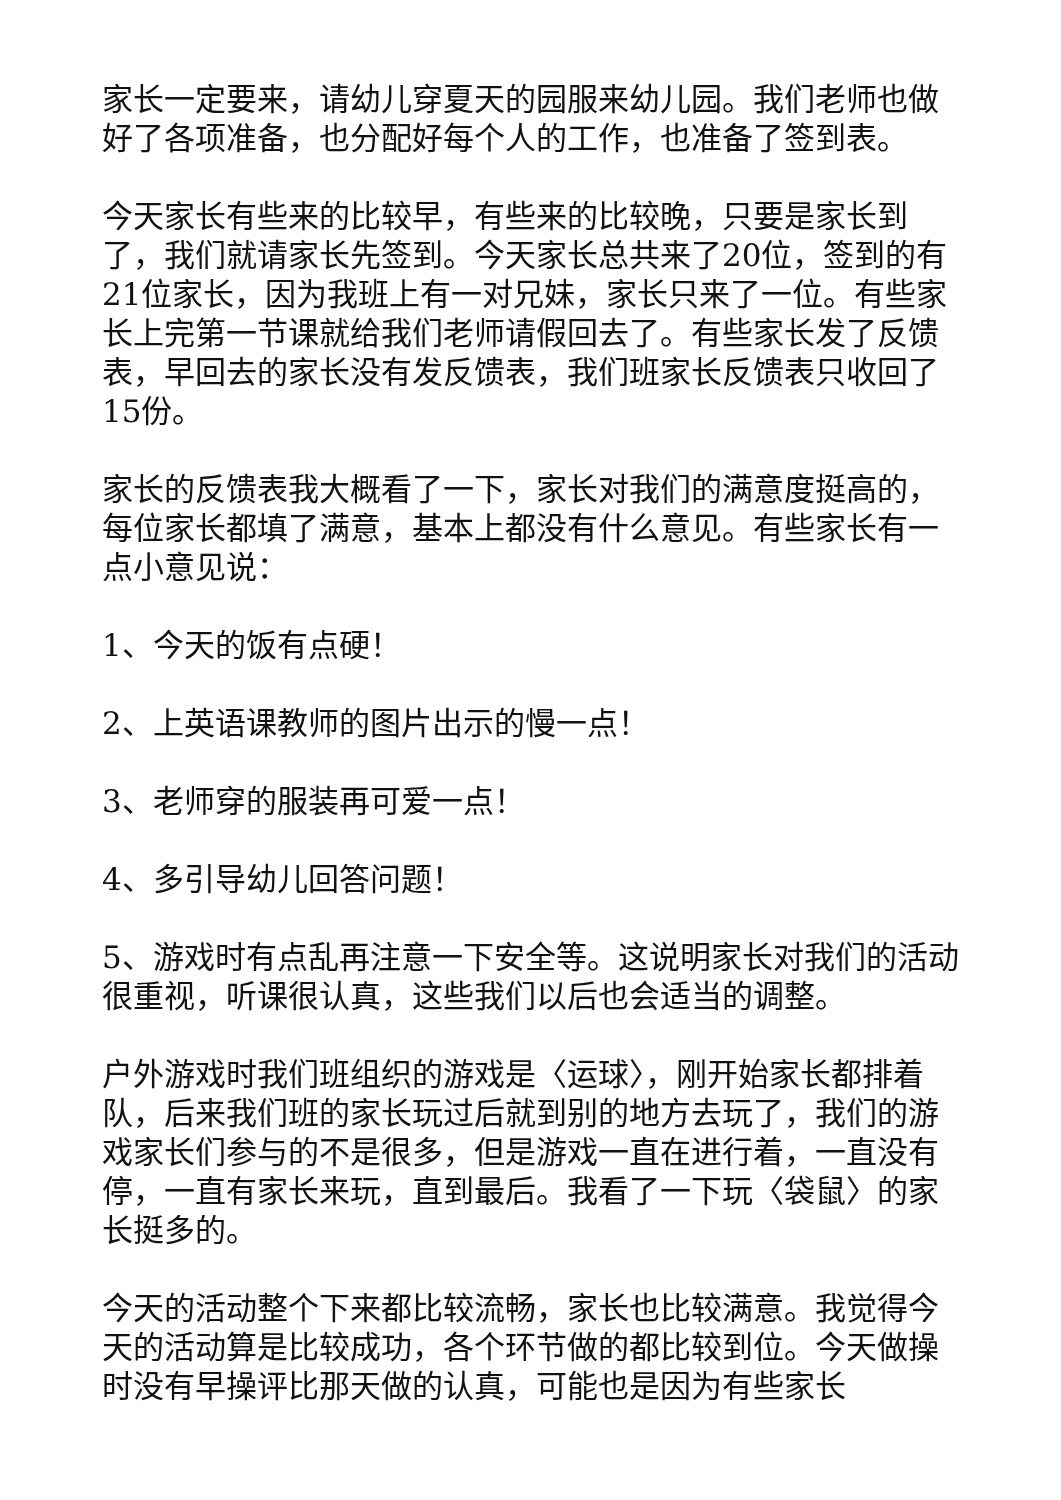家长一定要来，请幼儿穿夏天的园服来幼儿园。我们老师也做好了各项准备，也分配好每个人的工作，也准备了签到表。
今天家长有些来的比较早，有些来的比较晚，只要是家长到了，我们就请家长先签到。今天家长总共来了20位，签到的有21位家长，因为我班上有一对兄妹，家长只来了一位。有些家长上完第一节课就给我们老师请假回去了。有些家长发了反馈表，早回去的家长没有发反馈表，我们班家长反馈表只收回了15份。
家长的反馈表我大概看了一下，家长对我们的满意度挺高的，每位家长都填了满意，基本上都没有什么意见。有些家长有一点小意见说：
1、今天的饭有点硬！
2、上英语课教师的图片出示的慢一点！
3、老师穿的服装再可爱一点！
4、多引导幼儿回答问题！
5、游戏时有点乱再注意一下安全等。这说明家长对我们的活动很重视，听课很认真，这些我们以后也会适当的调整。
户外游戏时我们班组织的游戏是〈运球〉，刚开始家长都排着队，后来我们班的家长玩过后就到别的地方去玩了，我们的游戏家长们参与的不是很多，但是游戏一直在进行着，一直没有停，一直有家长来玩，直到最后。我看了一下玩〈袋鼠〉的家长挺多的。
今天的活动整个下来都比较流畅，家长也比较满意。我觉得今天的活动算是比较成功，各个环节做的都比较到位。今天做操时没有早操评比那天做的认真，可能也是因为有些家长